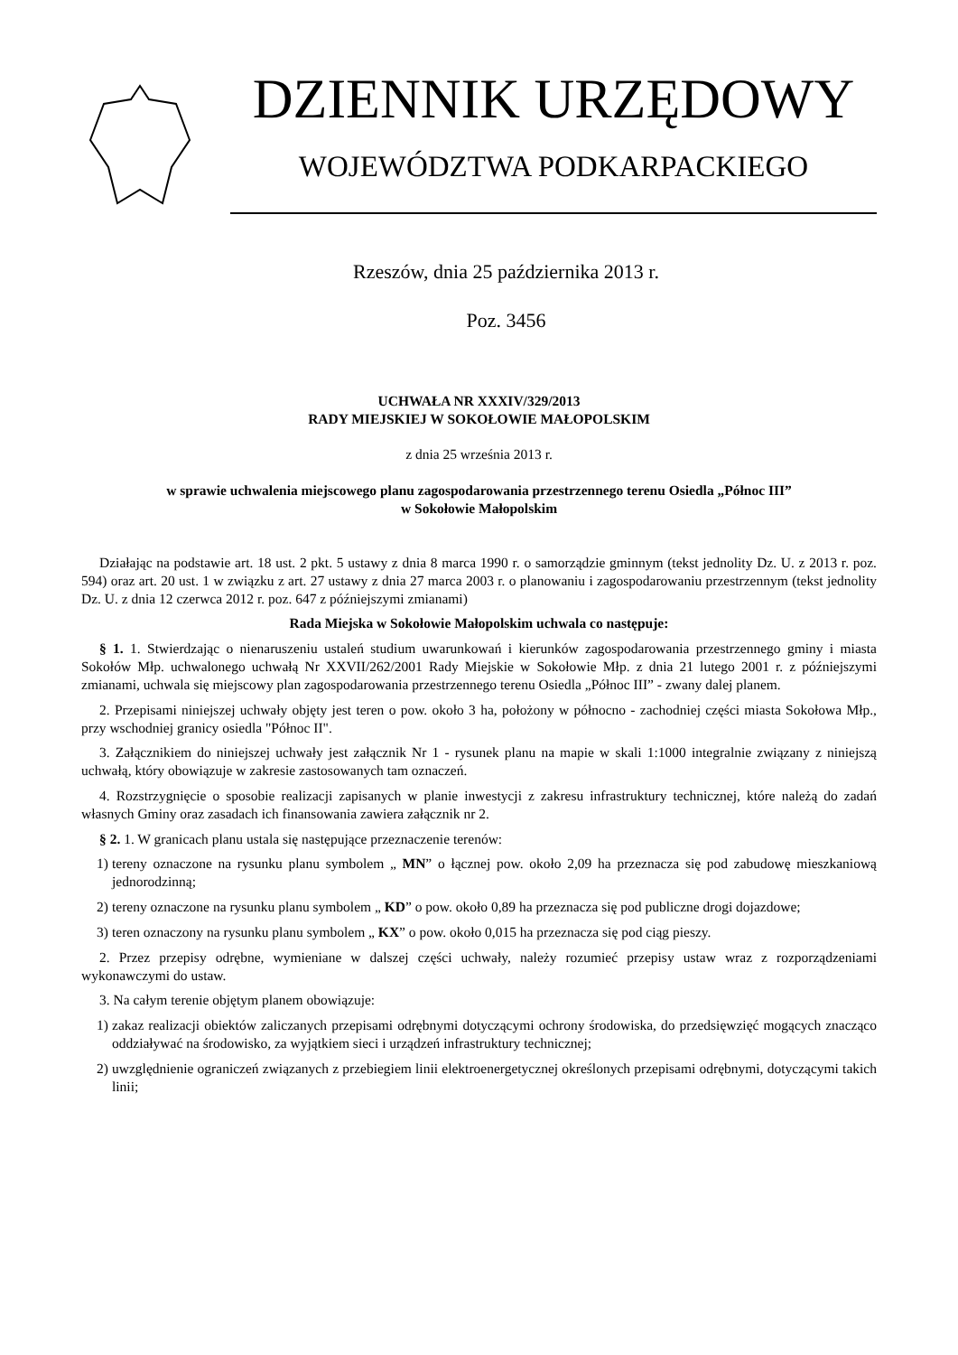DZIENNIK URZĘDOWY
WOJEWÓDZTWA PODKARPACKIEGO
Rzeszów, dnia 25 października 2013 r.
Poz. 3456
UCHWAŁA NR XXXIV/329/2013
RADY MIEJSKIEJ W SOKOŁOWIE MAŁOPOLSKIM
z dnia 25 września 2013 r.
w sprawie uchwalenia miejscowego planu zagospodarowania przestrzennego terenu Osiedla „Północ III”
w Sokołowie Małopolskim
Działając na podstawie art. 18 ust. 2 pkt. 5 ustawy z dnia 8 marca 1990 r. o samorządzie gminnym (tekst jednolity Dz. U. z 2013 r. poz. 594) oraz art. 20 ust. 1 w związku z art. 27 ustawy z dnia 27 marca 2003 r. o planowaniu i zagospodarowaniu przestrzennym (tekst jednolity Dz. U. z dnia 12 czerwca 2012 r. poz. 647 z późniejszymi zmianami)
Rada Miejska w Sokołowie Małopolskim uchwala co następuje:
§ 1. 1. Stwierdzając o nienaruszeniu ustaleń studium uwarunkowań i kierunków zagospodarowania przestrzennego gminy i miasta Sokołów Młp. uchwalonego uchwałą Nr XXVII/262/2001 Rady Miejskie w Sokołowie Młp. z dnia 21 lutego 2001 r. z późniejszymi zmianami, uchwala się miejscowy plan zagospodarowania przestrzennego terenu Osiedla „Północ III” - zwany dalej planem.
2. Przepisami niniejszej uchwały objęty jest teren o pow. około 3 ha, położony w północno - zachodniej części miasta Sokołowa Młp., przy wschodniej granicy osiedla "Północ II".
3. Załącznikiem do niniejszej uchwały jest załącznik Nr 1 - rysunek planu na mapie w skali 1:1000 integralnie związany z niniejszą uchwałą, który obowiązuje w zakresie zastosowanych tam oznaczeń.
4. Rozstrzygnięcie o sposobie realizacji zapisanych w planie inwestycji z zakresu infrastruktury technicznej, które należą do zadań własnych Gminy oraz zasadach ich finansowania zawiera załącznik nr 2.
§ 2. 1. W granicach planu ustala się następujące przeznaczenie terenów:
1) tereny oznaczone na rysunku planu symbolem „ MN” o łącznej pow. około 2,09 ha przeznacza się pod zabudowę mieszkaniową jednorodzinną;
2) tereny oznaczone na rysunku planu symbolem „ KD” o pow. około 0,89 ha przeznacza się pod publiczne drogi dojazdowe;
3) teren oznaczony na rysunku planu symbolem „ KX” o pow. około 0,015 ha przeznacza się pod ciąg pieszy.
2. Przez przepisy odrębne, wymieniane w dalszej części uchwały, należy rozumieć przepisy ustaw wraz z rozporządzeniami wykonawczymi do ustaw.
3. Na całym terenie objętym planem obowiązuje:
1) zakaz realizacji obiektów zaliczanych przepisami odrębnymi dotyczącymi ochrony środowiska, do przedsięwzięć mogących znacząco oddziaływać na środowisko, za wyjątkiem sieci i urządzeń infrastruktury technicznej;
2) uwzględnienie ograniczeń związanych z przebiegiem linii elektroenergetycznej określonych przepisami odrębnymi, dotyczącymi takich linii;